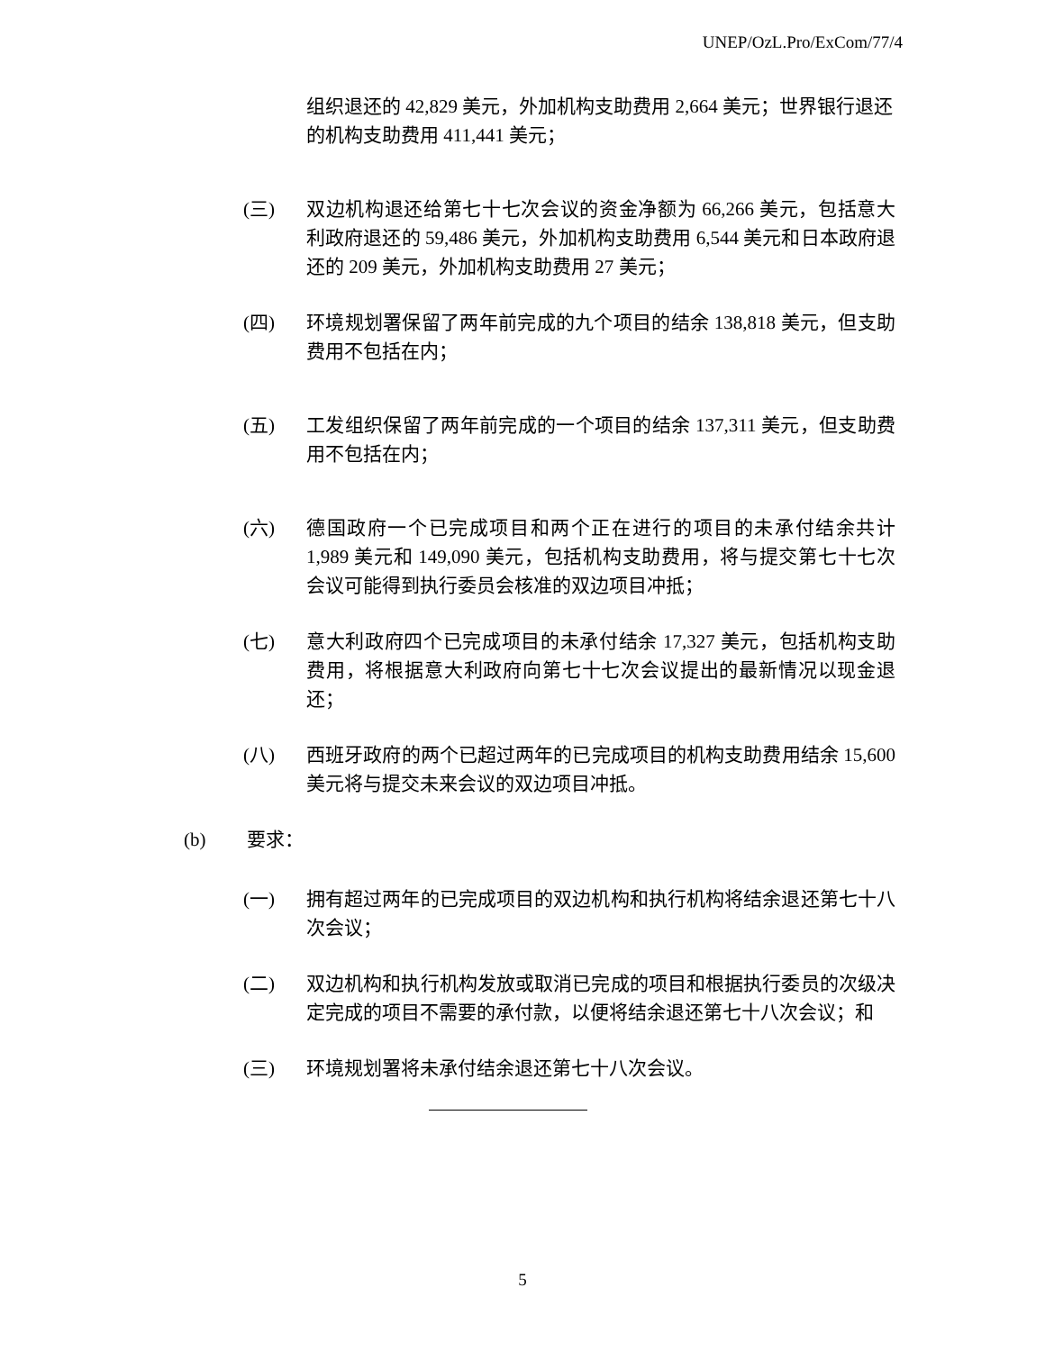UNEP/OzL.Pro/ExCom/77/4
组织退还的 42,829 美元，外加机构支助费用 2,664 美元；世界银行退还的机构支助费用 411,441 美元；
(三) 双边机构退还给第七十七次会议的资金净额为 66,266 美元，包括意大利政府退还的 59,486 美元，外加机构支助费用 6,544 美元和日本政府退还的 209 美元，外加机构支助费用 27 美元；
(四) 环境规划署保留了两年前完成的九个项目的结余 138,818 美元，但支助费用不包括在内；
(五) 工发组织保留了两年前完成的一个项目的结余 137,311 美元，但支助费用不包括在内；
(六) 德国政府一个已完成项目和两个正在进行的项目的未承付结余共计 1,989 美元和 149,090 美元，包括机构支助费用，将与提交第七十七次会议可能得到执行委员会核准的双边项目冲抵；
(七) 意大利政府四个已完成项目的未承付结余 17,327 美元，包括机构支助费用，将根据意大利政府向第七十七次会议提出的最新情况以现金退还；
(八) 西班牙政府的两个已超过两年的已完成项目的机构支助费用结余 15,600 美元将与提交未来会议的双边项目冲抵。
(b) 要求：
(一) 拥有超过两年的已完成项目的双边机构和执行机构将结余退还第七十八次会议；
(二) 双边机构和执行机构发放或取消已完成的项目和根据执行委员的次级决定完成的项目不需要的承付款，以便将结余退还第七十八次会议；和
(三) 环境规划署将未承付结余退还第七十八次会议。
5